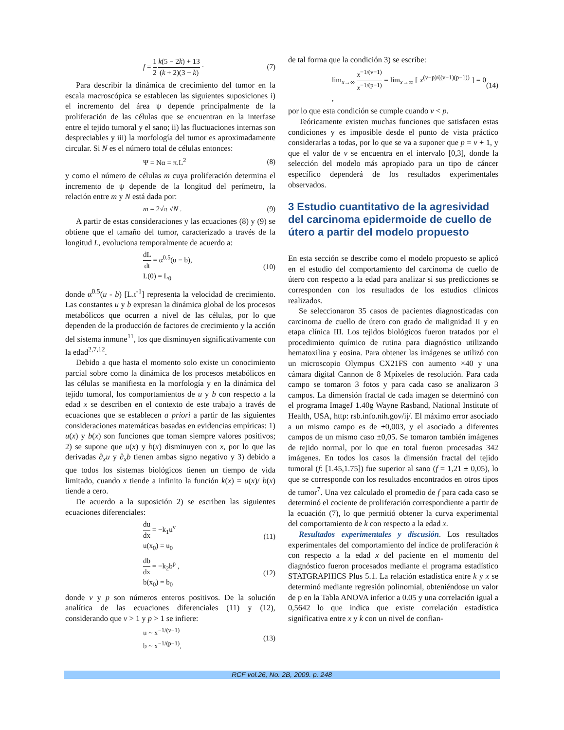f = 1 2 k(5 − 2k) + 13 (k + 2)(3 − k) · (7)
Para describir la dinámica de crecimiento del tumor en la escala macroscópica se establecen las siguientes suposiciones i) el incremento del área ψ depende principalmente de la proliferación de las células que se encuentran en la interfase entre el tejido tumoral y el sano; ii) las fluctuaciones internas son despreciables y iii) la morfología del tumor es aproximadamente circular. Si N es el número total de células entonces:
Ψ = Nα = π.L<sup>2</sup> (8)
y como el número de células m cuya proliferación determina el incremento de ψ depende de la longitud del perímetro, la relación entre m y N está dada por:
m = 2√π √N . (9)
A partir de estas consideraciones y las ecuaciones (8) y (9) se obtiene que el tamaño del tumor, caracterizado a través de la longitud L, evoluciona temporalmente de acuerdo a:
dL dt = α<sup>0.5</sup>(u − b),
L(0) = L<sub>0</sub> (10)
donde α<sup>0.5</sup>(u - b) [L.t<sup>-1</sup>] representa la velocidad de crecimiento. Las constantes u y b expresan la dinámica global de los procesos metabólicos que ocurren a nivel de las células, por lo que dependen de la producción de factores de crecimiento y la acción del sistema inmune<sup>11</sup>, los que disminuyen significativamente con la edad<sup>2,7,12</sup>.
Debido a que hasta el momento solo existe un conocimiento parcial sobre como la dinámica de los procesos metabólicos en las células se manifiesta en la morfología y en la dinámica del tejido tumoral, los comportamientos de u y b con respecto a la edad x se describen en el contexto de este trabajo a través de ecuaciones que se establecen a priori a partir de las siguientes consideraciones matemáticas basadas en evidencias empíricas: 1) u(x) y b(x) son funciones que toman siempre valores positivos; 2) se supone que u(x) y b(x) disminuyen con x, por lo que las derivadas ∂<sub>x</sub>u y ∂<sub>x</sub>b tienen ambas signo negativo y 3) debido a que todos los sistemas biológicos tienen un tiempo de vida limitado, cuando x tiende a infinito la función k(x) = u(x)/ b(x) tiende a cero.
De acuerdo a la suposición 2) se escriben las siguientes ecuaciones diferenciales:
du dx = −k<sub>1</sub>u<sup>v</sup>
u(x<sub>0</sub>) = u<sub>0</sub> (11)
db dx = −k<sub>2</sub>b<sup>p</sup> ,
b(x<sub>0</sub>) = b<sub>0</sub> (12)
donde v y p son números enteros positivos. De la solución analítica de las ecuaciones diferenciales (11) y (12), considerando que v > 1 y p > 1 se infiere:
u ~ x<sup>−1/(v−1)</sup>
b ~ x<sup>−1/(p−1)</sup>, (13)
de tal forma que la condición 3) se escribe:
lim<sub>x→∞</sub> x<sup>−1/(v−1)</sup> x<sup>−1/(p−1)</sup> = lim<sub>x→∞</sub> [ x<sup>(v−p)/((v−1)(p−1))</sup> ] = 0 , (14)
por lo que esta condición se cumple cuando v < p.
Teóricamente existen muchas funciones que satisfacen estas condiciones y es imposible desde el punto de vista práctico considerarlas a todas, por lo que se va a suponer que p = v + 1, y que el valor de v se encuentra en el intervalo [0,3], donde la selección del modelo más apropiado para un tipo de cáncer específico dependerá de los resultados experimentales observados.
3 Estudio cuantitativo de la agresividad del carcinoma epidermoide de cuello de útero a partir del modelo propuesto
En esta sección se describe como el modelo propuesto se aplicó en el estudio del comportamiento del carcinoma de cuello de útero con respecto a la edad para analizar si sus predicciones se corresponden con los resultados de los estudios clínicos realizados.
Se seleccionaron 35 casos de pacientes diagnosticadas con carcinoma de cuello de útero con grado de malignidad II y en etapa clínica III. Los tejidos biológicos fueron tratados por el procedimiento químico de rutina para diagnóstico utilizando hematoxilina y eosina. Para obtener las imágenes se utilizó con un microscopio Olympus CX21FS con aumento ×40 y una cámara digital Cannon de 8 Mpíxeles de resolución. Para cada campo se tomaron 3 fotos y para cada caso se analizaron 3 campos. La dimensión fractal de cada imagen se determinó con el programa ImageJ 1.40g Wayne Rasband, National Institute of Health, USA, http: rsb.info.nih.gov/ij/. El máximo error asociado a un mismo campo es de ±0,003, y el asociado a diferentes campos de un mismo caso ±0,05. Se tomaron también imágenes de tejido normal, por lo que en total fueron procesadas 342 imágenes. En todos los casos la dimensión fractal del tejido tumoral (f: [1.45,1.75]) fue superior al sano (f = 1,21 ± 0,05), lo que se corresponde con los resultados encontrados en otros tipos de tumor<sup>7</sup>. Una vez calculado el promedio de f para cada caso se determinó el cociente de proliferación correspondiente a partir de la ecuación (7), lo que permitió obtener la curva experimental del comportamiento de k con respecto a la edad x.
Resultados experimentales y discusión. Los resultados experimentales del comportamiento del índice de proliferación k con respecto a la edad x del paciente en el momento del diagnóstico fueron procesados mediante el programa estadístico STATGRAPHICS Plus 5.1. La relación estadística entre k y x se determinó mediante regresión polinomial, obteniéndose un valor de p en la Tabla ANOVA inferior a 0.05 y una correlación igual a 0,5642 lo que indica que existe correlación estadística significativa entre x y k con un nivel de confian-
RCF vol.26, No. 2B, 2009. p. 248